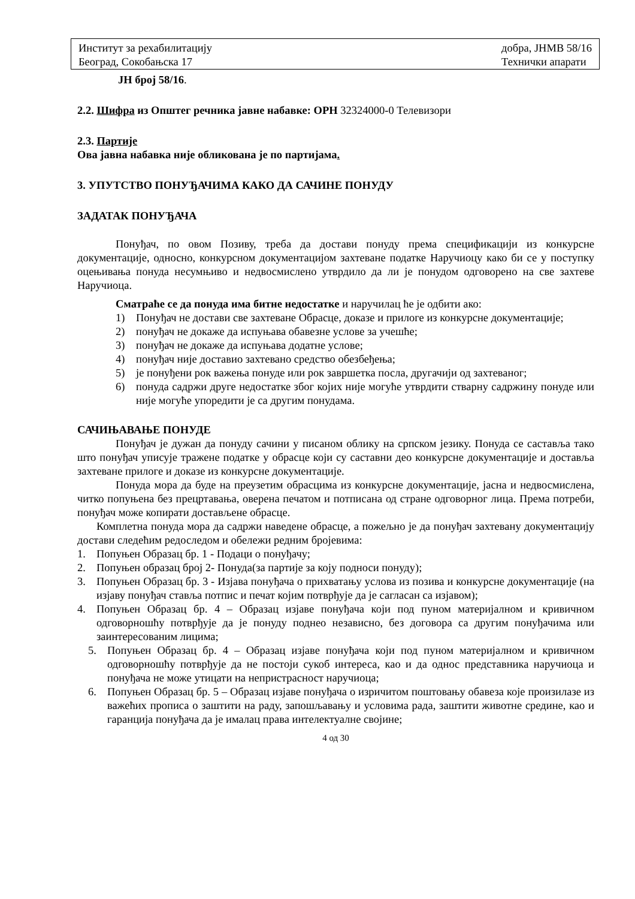Институт за рехабилитацију
Београд, Сокобањска 17
добра, ЈНМВ 58/16
Технички апарати
ЈН број 58/16.
2.2. Шифра из Општег речника јавне набавке: ОРН 32324000-0 Телевизори
2.3. Партије
Ова јавна набавка није обликована је по партијама.
3. УПУТСТВО ПОНУЂАЧИМА КАКО ДА САЧИНЕ ПОНУДУ
ЗАДАТАК ПОНУЂАЧА
Понуђач, по овом Позиву, треба да достави понуду према спецификацији из конкурсне документације, односно, конкурсном документацијом захтеване податке Наручиоцу како би се у поступку оцењивања понуда несумњиво и недвосмислено утврдило да ли је понудом одговорено на све захтеве Наручиоца.
Сматраће се да понуда има битне недостатке и наручилац ће је одбити ако:
1) Понуђач не достави све захтеване Обрасце, доказе и прилоге из конкурсне документације;
2) понуђач не докаже да испуњава обавезне услове за учешће;
3) понуђач не докаже да испуњава додатне услове;
4) понуђач није доставио захтевано средство обезбеђења;
5) је понуђени рок важења понуде или рок завршетка посла, другачији од захтеваног;
6) понуда садржи друге недостатке због којих није могуће утврдити стварну садржину понуде или није могуће упоредити је са другим понудама.
САЧИЊАВАЊЕ ПОНУДЕ
Понуђач је дужан да понуду сачини у писаном облику на српском језику. Понуда се саставља тако што понуђач уписује тражене податке у обрасце који су саставни део конкурсне документације и доставља захтеване прилоге и доказе из конкурсне документације.
Понуда мора да буде на преузетим обрасцима из конкурсне документације, јасна и недвосмислена, читко попуњена без прецртавања, оверена печатом и потписана од стране одговорног лица. Према потреби, понуђач може копирати достављене обрасце.
Комплетна понуда мора да садржи наведене обрасце, а пожељно је да понуђач захтевану документацију достави следећим редоследом и обележи редним бројевима:
1. Попуњен Образац бр. 1 - Подаци о понуђачу;
2. Попуњен образац број 2- Понуда(за партије за коју подноси понуду);
3. Попуњен Образац бр. 3 - Изјава понуђача о прихватању услова из позива и конкурсне документације (на изјаву понуђач ставља потпис и печат којим потврђује да је сагласан са изјавом);
4. Попуњен Образац бр. 4 – Образац изјаве понуђача који под пуном материјалном и кривичном одговорношћу потврђује да је понуду поднео независно, без договора са другим понуђачима или заинтересованим лицима;
5. Попуњен Образац бр. 4 – Образац изјаве понуђача који под пуном материјалном и кривичном одговорношћу потврђује да не постоји сукоб интереса, као и да однос представника наручиоца и понуђача не може утицати на непристрасност наручиоца;
6. Попуњен Образац бр. 5 – Образац изјаве понуђача о изричитом поштовању обавеза које произилазе из важећих прописа о заштити на раду, запошљавању и условима рада, заштити животне средине, као и гаранција понуђача да је ималац права интелектуалне својине;
4 од 30